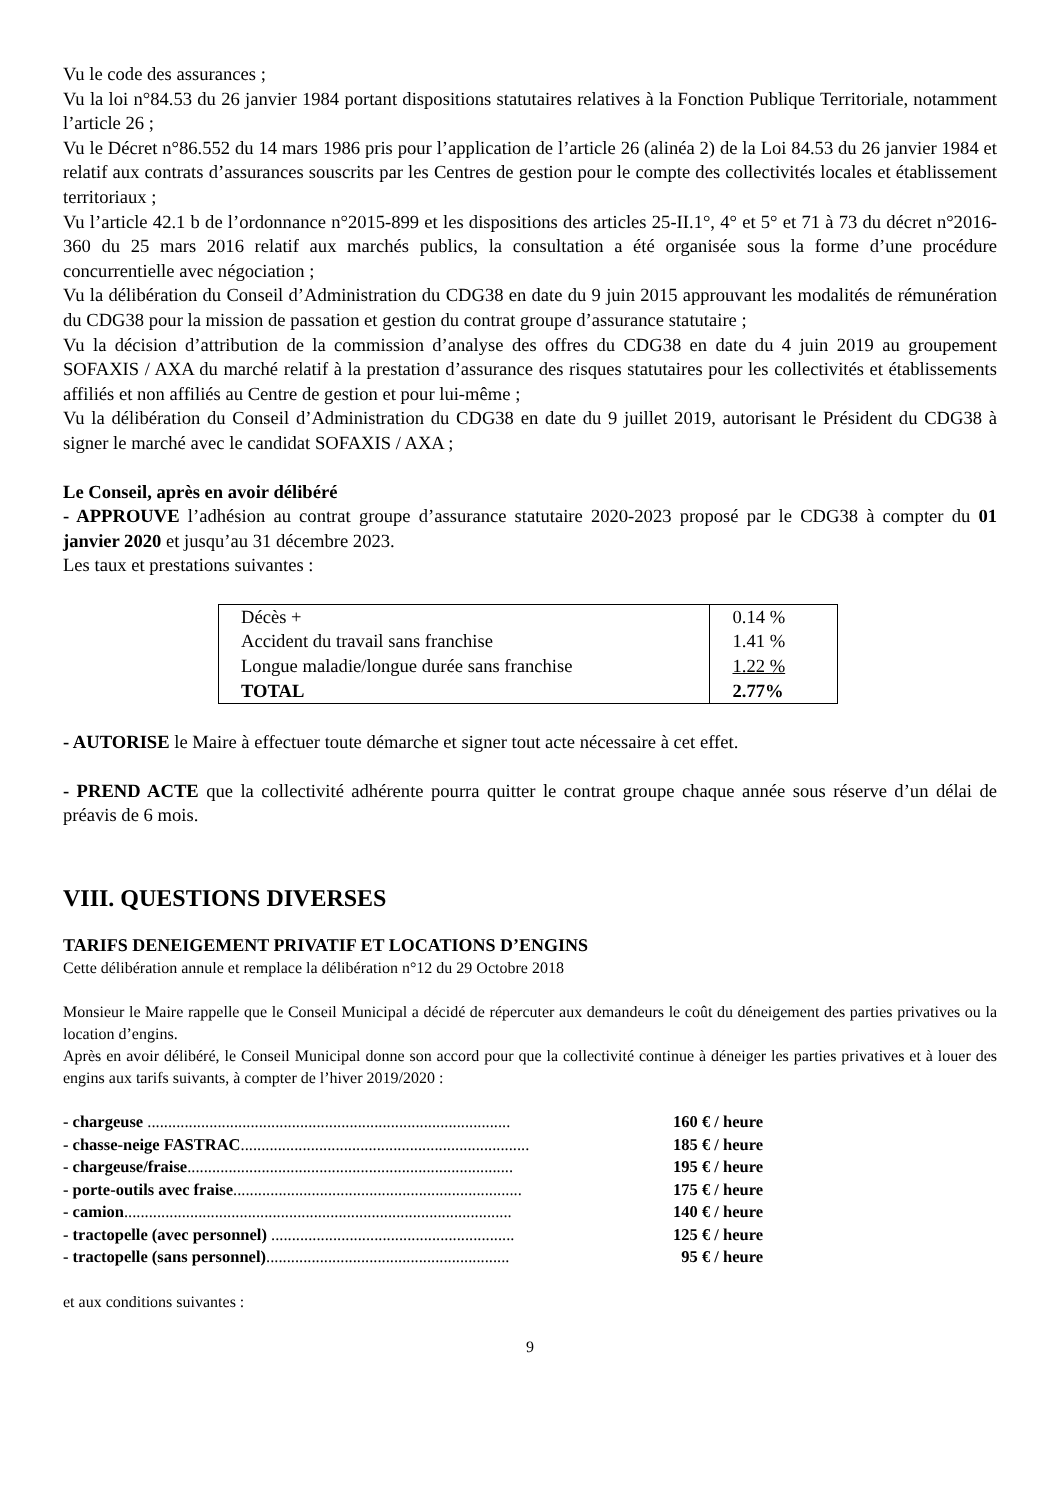Vu le code des assurances ;
Vu la loi n°84.53 du 26 janvier 1984 portant dispositions statutaires relatives à la Fonction Publique Territoriale, notamment l’article 26 ;
Vu le Décret n°86.552 du 14 mars 1986 pris pour l’application de l’article 26 (alinéa 2) de la Loi 84.53 du 26 janvier 1984 et relatif aux contrats d’assurances souscrits par les Centres de gestion pour le compte des collectivités locales et établissement territoriaux ;
Vu l’article 42.1 b de l’ordonnance n°2015-899 et les dispositions des articles 25-II.1°, 4° et 5° et 71 à 73 du décret n°2016-360 du 25 mars 2016 relatif aux marchés publics, la consultation a été organisée sous la forme d’une procédure concurrentielle avec négociation ;
Vu la délibération du Conseil d’Administration du CDG38 en date du 9 juin 2015 approuvant les modalités de rémunération du CDG38 pour la mission de passation et gestion du contrat groupe d’assurance statutaire ;
Vu la décision d’attribution de la commission d’analyse des offres du CDG38 en date du 4 juin 2019 au groupement SOFAXIS / AXA du marché relatif à la prestation d’assurance des risques statutaires pour les collectivités et établissements affiliés et non affiliés au Centre de gestion et pour lui-même ;
Vu la délibération du Conseil d’Administration du CDG38 en date du 9 juillet 2019, autorisant le Président du CDG38 à signer le marché avec le candidat SOFAXIS / AXA ;
Le Conseil, après en avoir délibéré
- APPROUVE l’adhésion au contrat groupe d’assurance statutaire 2020-2023 proposé par le CDG38 à compter du 01 janvier 2020 et jusqu’au 31 décembre 2023.
Les taux et prestations suivantes :
| Décès + | 0.14 % |
| Accident du travail sans franchise | 1.41 % |
| Longue maladie/longue durée sans franchise | 1.22 % |
| TOTAL | 2.77% |
- AUTORISE le Maire à effectuer toute démarche et signer tout acte nécessaire à cet effet.
- PREND ACTE que la collectivité adhérente pourra quitter le contrat groupe chaque année sous réserve d’un délai de préavis de 6 mois.
VIII. QUESTIONS DIVERSES
TARIFS DENEIGEMENT PRIVATIF ET LOCATIONS D’ENGINS
Cette délibération annule et remplace la délibération n°12 du 29 Octobre 2018
Monsieur le Maire rappelle que le Conseil Municipal a décidé de répercuter aux demandeurs le coût du déneigement des parties privatives ou la location d’engins.
Après en avoir délibéré, le Conseil Municipal donne son accord pour que la collectivité continue à déneiger les parties privatives et à louer des engins aux tarifs suivants, à compter de l’hiver 2019/2020 :
| - chargeuse ........................................................................................ | 160 € / heure |
| - chasse-neige FASTRAC ...................................................................... | 185 € / heure |
| - chargeuse/fraise ............................................................................... | 195 € / heure |
| - porte-outils avec fraise ...................................................................... | 175 € / heure |
| - camion .............................................................................................. | 140 € / heure |
| - tractopelle (avec personnel) ........................................................... | 125 € / heure |
| - tractopelle (sans personnel) ........................................................... | 95 € / heure |
et aux conditions suivantes :
9